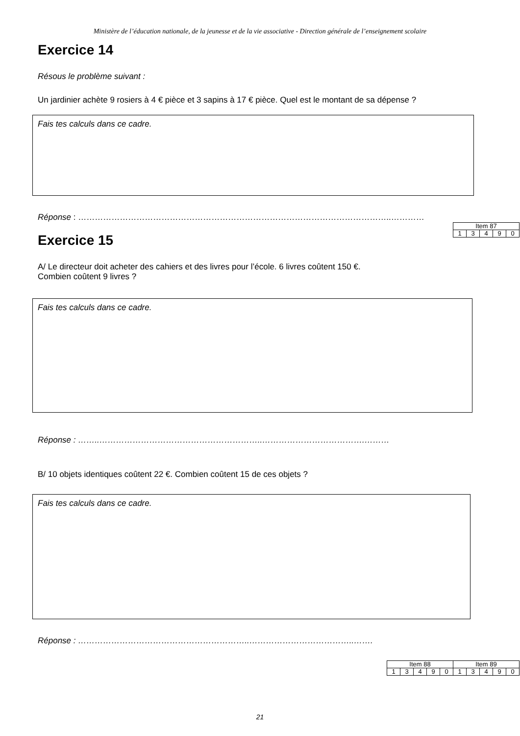Ministère de l’éducation nationale, de la jeunesse et de la vie associative - Direction générale de l’enseignement scolaire
Exercice 14
Résous le problème suivant :
Un jardinier achète 9 rosiers à 4 € pièce et 3 sapins à 17 € pièce. Quel est le montant de sa dépense ?
Fais tes calculs dans ce cadre.
Réponse : …………………………………………………………………………………………………..…………
| Item 87 | | | | |
| 1 | 3 | 4 | 9 | 0 |
Exercice 15
A/ Le directeur doit acheter des cahiers et des livres pour l’école. 6 livres coûtent 150 €.
Combien coûtent 9 livres ?
Fais tes calculs dans ce cadre.
Réponse : ……..…………………………………………………..……………………………….………
B/ 10 objets identiques coûtent 22 €. Combien coûtent 15 de ces objets ?
Fais tes calculs dans ce cadre.
Réponse : ……………………………………………………..………………………………..…….
| Item 88 | | | | | Item 89 | | | | |
| 1 | 3 | 4 | 9 | 0 | 1 | 3 | 4 | 9 | 0 |
21